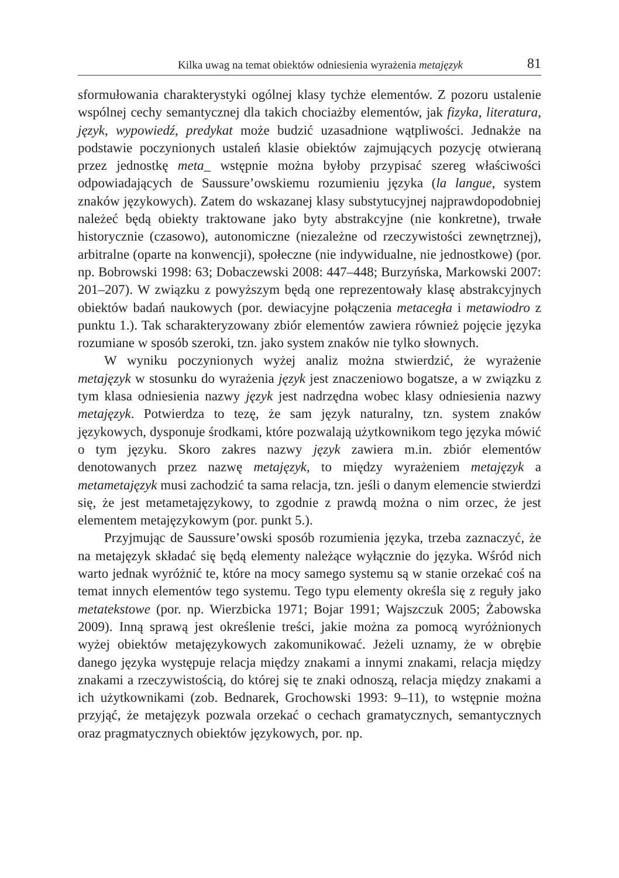Kilka uwag na temat obiektów odniesienia wyrażenia metajęzyk 81
sformułowania charakterystyki ogólnej klasy tychże elementów. Z pozoru ustalenie wspólnej cechy semantycznej dla takich chociażby elementów, jak fizyka, literatura, język, wypowiedź, predykat może budzić uzasadnione wątpliwości. Jednakże na podstawie poczynionych ustaleń klasie obiektów zajmujących pozycję otwieraną przez jednostkę meta_ wstępnie można byłoby przypisać szereg właściwości odpowiadających de Saussure’owskiemu rozumieniu języka (la langue, system znaków językowych). Zatem do wskazanej klasy substytucyjnej najprawdopodobniej należeć będą obiekty traktowane jako byty abstrakcyjne (nie konkretne), trwałe historycznie (czasowo), autonomiczne (niezależne od rzeczywistości zewnętrznej), arbitralne (oparte na konwencji), społeczne (nie indywidualne, nie jednostkowe) (por. np. Bobrowski 1998: 63; Dobaczewski 2008: 447–448; Burzyńska, Markowski 2007: 201–207). W związku z powyższym będą one reprezentowały klasę abstrakcyjnych obiektów badań naukowych (por. dewiacyjne połączenia metacegła i metawiodro z punktu 1.). Tak scharakteryzowany zbiór elementów zawiera również pojęcie języka rozumiane w sposób szeroki, tzn. jako system znaków nie tylko słownych.
W wyniku poczynionych wyżej analiz można stwierdzić, że wyrażenie metajęzyk w stosunku do wyrażenia język jest znaczeniowo bogatsze, a w związku z tym klasa odniesienia nazwy język jest nadrzędna wobec klasy odniesienia nazwy metajęzyk. Potwierdza to tezę, że sam język naturalny, tzn. system znaków językowych, dysponuje środkami, które pozwalają użytkownikom tego języka mówić o tym języku. Skoro zakres nazwy język zawiera m.in. zbiór elementów denotowanych przez nazwę metajęzyk, to między wyrażeniem metajęzyk a metametajęzyk musi zachodzić ta sama relacja, tzn. jeśli o danym elemencie stwierdzi się, że jest metametajęzykowy, to zgodnie z prawdą można o nim orzec, że jest elementem metajęzykowym (por. punkt 5.).
Przyjmując de Saussure’owski sposób rozumienia języka, trzeba zaznaczyć, że na metajęzyk składać się będą elementy należące wyłącznie do języka. Wśród nich warto jednak wyróżnić te, które na mocy samego systemu są w stanie orzekać coś na temat innych elementów tego systemu. Tego typu elementy określa się z reguły jako metatekstowe (por. np. Wierzbicka 1971; Bojar 1991; Wajszczuk 2005; Żabowska 2009). Inną sprawą jest określenie treści, jakie można za pomocą wyróżnionych wyżej obiektów metajęzykowych zakomunikować. Jeżeli uznamy, że w obrębie danego języka występuje relacja między znakami a innymi znakami, relacja między znakami a rzeczywistością, do której się te znaki odnoszą, relacja między znakami a ich użytkownikami (zob. Bednarek, Grochowski 1993: 9–11), to wstępnie można przyjąć, że metajęzyk pozwala orzekać o cechach gramatycznych, semantycznych oraz pragmatycznych obiektów językowych, por. np.